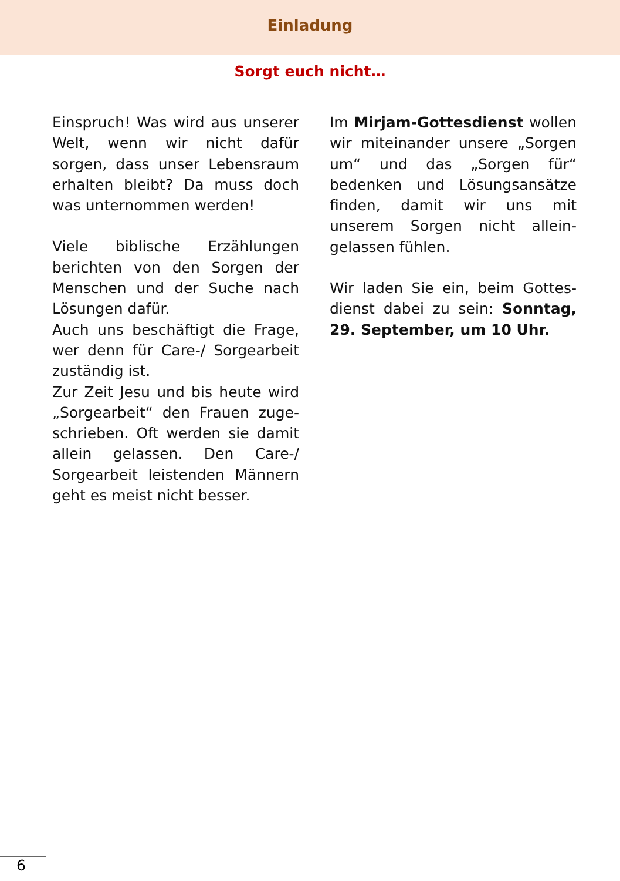Einladung
Sorgt euch nicht…
Einspruch! Was wird aus unserer Welt, wenn wir nicht dafür sorgen, dass unser Lebensraum erhalten bleibt? Da muss doch was unternommen werden!
Viele biblische Erzählungen berichten von den Sorgen der Menschen und der Suche nach Lösungen dafür.
Auch uns beschäftigt die Frage, wer denn für Care-/ Sorgearbeit zuständig ist.
Zur Zeit Jesu und bis heute wird „Sorgearbeit“ den Frauen zuge­schrieben. Oft werden sie damit allein gelassen. Den Care-/ Sorgearbeit leistenden Männern geht es meist nicht besser.
Im Mirjam-Gottesdienst wollen wir miteinander unsere „Sorgen um“ und das „Sorgen für“ bedenken und Lösungsansätze finden, damit wir uns mit unserem Sorgen nicht allein­gelassen fühlen.
Wir laden Sie ein, beim Gottes­dienst dabei zu sein: Sonntag, 29. September, um 10 Uhr.
6